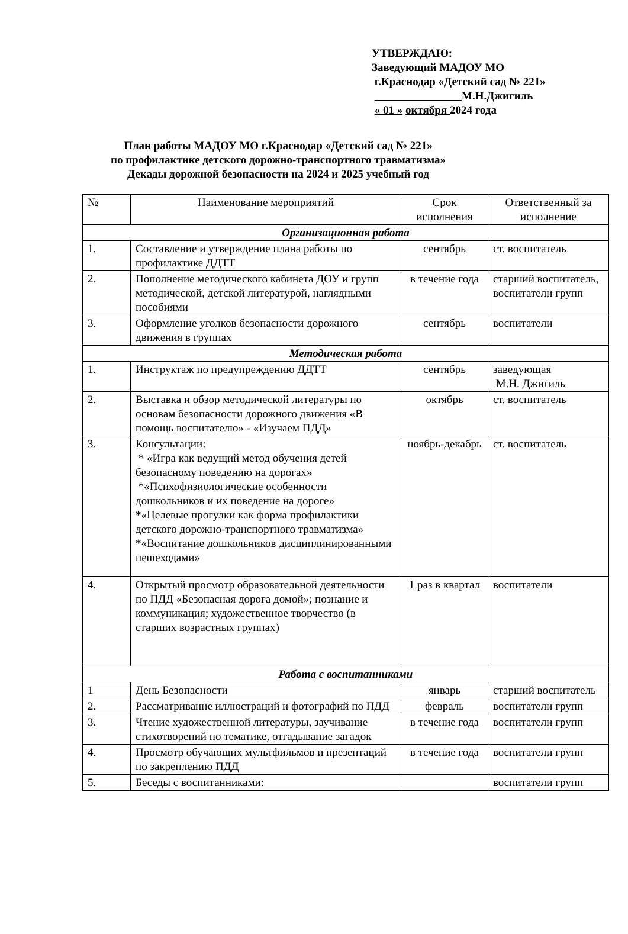УТВЕРЖДАЮ:
Заведующий МАДОУ МО
г.Краснодар «Детский сад № 221»
М.Н.Джигиль
« 01 » октября 2024 года
План работы МАДОУ МО г.Краснодар «Детский сад № 221»
по профилактике детского дорожно-транспортного травматизма»
Декады дорожной безопасности на 2024 и 2025 учебный год
| № | Наименование мероприятий | Срок исполнения | Ответственный за исполнение |
| --- | --- | --- | --- |
| Организационная работа | | | |
| 1. | Составление и утверждение плана работы по профилактике ДДТТ | сентябрь | ст. воспитатель |
| 2. | Пополнение методического кабинета ДОУ и групп методической, детской литературой, наглядными пособиями | в течение года | старший воспитатель, воспитатели групп |
| 3. | Оформление уголков безопасности дорожного движения в группах | сентябрь | воспитатели |
| Методическая работа | | | |
| 1. | Инструктаж по предупреждению ДДТТ | сентябрь | заведующая М.Н. Джигиль |
| 2. | Выставка и обзор методической литературы по основам безопасности дорожного движения «В помощь воспитателю» - «Изучаем ПДД» | октябрь | ст. воспитатель |
| 3. | Консультации: * «Игра как ведущий метод обучения детей безопасному поведению на дорогах» *«Психофизиологические особенности дошкольников и их поведение на дороге» * «Целевые прогулки как форма профилактики детского дорожно-транспортного травматизма» *«Воспитание дошкольников дисциплинированными пешеходами» | ноябрь-декабрь | ст. воспитатель |
| 4. | Открытый просмотр образовательной деятельности по ПДД «Безопасная дорога домой»; познание и коммуникация; художественное творчество (в старших возрастных группах) | 1 раз в квартал | воспитатели |
| Работа с воспитанниками | | | |
| 1 | День Безопасности | январь | старший воспитатель |
| 2. | Рассматривание иллюстраций и фотографий по ПДД | февраль | воспитатели групп |
| 3. | Чтение художественной литературы, заучивание стихотворений по тематике, отгадывание загадок | в течение года | воспитатели групп |
| 4. | Просмотр обучающих мультфильмов и презентаций по закреплению ПДД | в течение года | воспитатели групп |
| 5. | Беседы с воспитанниками: | | воспитатели групп |